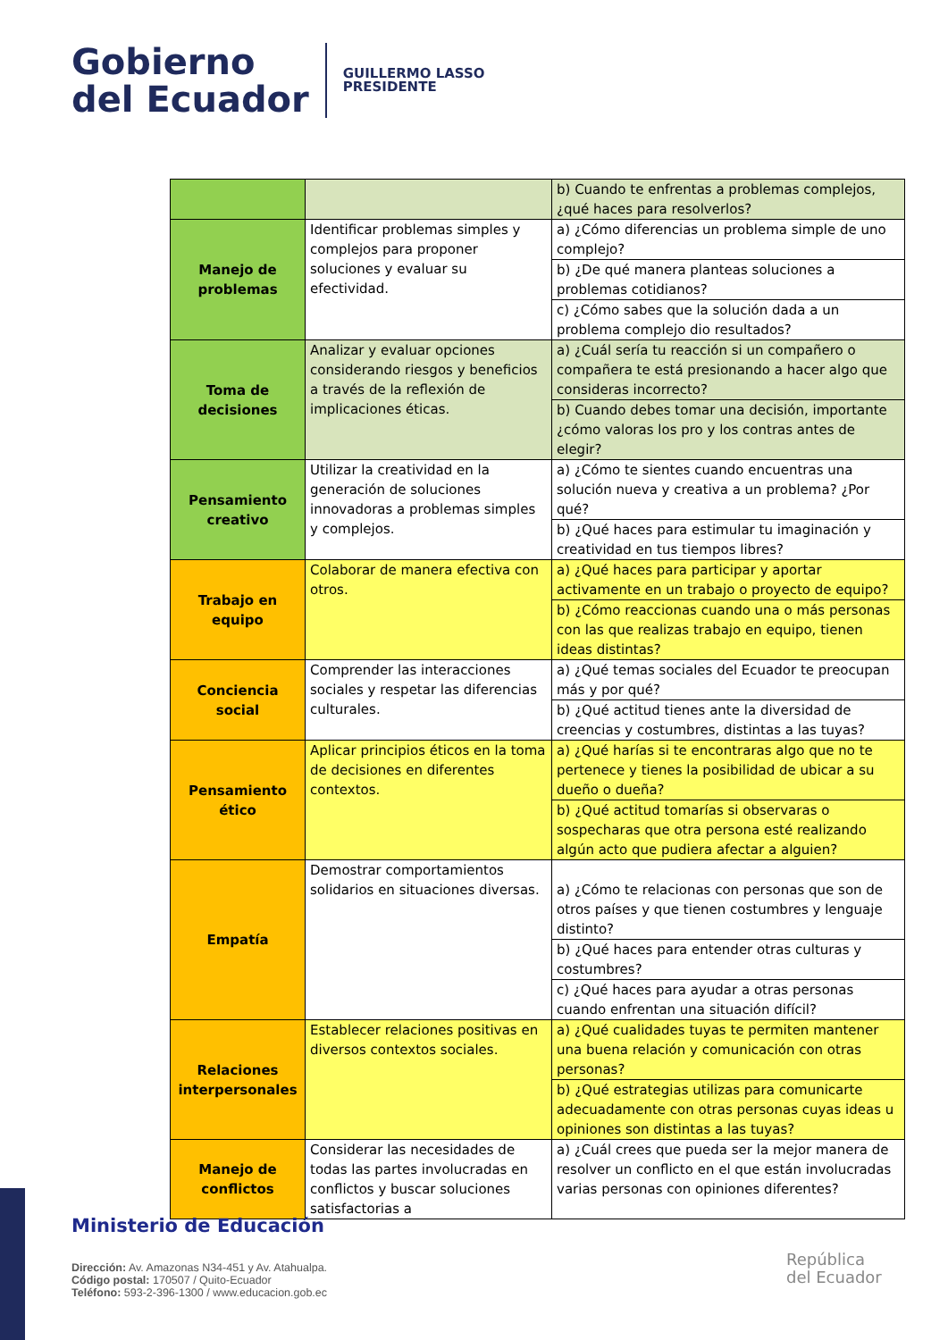Gobierno
del Ecuador
GUILLERMO LASSO
PRESIDENTE
| | | b) Cuando te enfrentas a problemas complejos, ¿qué haces para resolverlos? |
| Manejo de problemas | Identificar problemas simples y complejos para proponer soluciones y evaluar su efectividad. | a) ¿Cómo diferencias un problema simple de uno complejo? |
| | | b) ¿De qué manera planteas soluciones a problemas cotidianos? |
| | | c) ¿Cómo sabes que la solución dada a un problema complejo dio resultados? |
| Toma de decisiones | Analizar y evaluar opciones considerando riesgos y beneficios a través de la reflexión de implicaciones éticas. | a) ¿Cuál sería tu reacción si un compañero o compañera te está presionando a hacer algo que consideras incorrecto? |
| | | b) Cuando debes tomar una decisión, importante ¿cómo valoras los pro y los contras antes de elegir? |
| Pensamiento creativo | Utilizar la creatividad en la generación de soluciones innovadoras a problemas simples y complejos. | a) ¿Cómo te sientes cuando encuentras una solución nueva y creativa a un problema? ¿Por qué? |
| | | b) ¿Qué haces para estimular tu imaginación y creatividad en tus tiempos libres? |
| Trabajo en equipo | Colaborar de manera efectiva con otros. | a) ¿Qué haces para participar y aportar activamente en un trabajo o proyecto de equipo? |
| | | b) ¿Cómo reaccionas cuando una o más personas con las que realizas trabajo en equipo, tienen ideas distintas? |
| Conciencia social | Comprender las interacciones sociales y respetar las diferencias culturales. | a) ¿Qué temas sociales del Ecuador te preocupan más y por qué? |
| | | b) ¿Qué actitud tienes ante la diversidad de creencias y costumbres, distintas a las tuyas? |
| Pensamiento ético | Aplicar principios éticos en la toma de decisiones en diferentes contextos. | a) ¿Qué harías si te encontraras algo que no te pertenece y tienes la posibilidad de ubicar a su dueño o dueña? |
| | | b) ¿Qué actitud tomarías si observaras o sospecharas que otra persona esté realizando algún acto que pudiera afectar a alguien? |
| Empatía | Demostrar comportamientos solidarios en situaciones diversas. | a) ¿Cómo te relacionas con personas que son de otros países y que tienen costumbres y lenguaje distinto? |
| | | b) ¿Qué haces para entender otras culturas y costumbres? |
| | | c) ¿Qué haces para ayudar a otras personas cuando enfrentan una situación difícil? |
| Relaciones interpersonales | Establecer relaciones positivas en diversos contextos sociales. | a) ¿Qué cualidades tuyas te permiten mantener una buena relación y comunicación con otras personas? |
| | | b) ¿Qué estrategias utilizas para comunicarte adecuadamente con otras personas cuyas ideas u opiniones son distintas a las tuyas? |
| Manejo de conflictos | Considerar las necesidades de todas las partes involucradas en conflictos y buscar soluciones satisfactorias a | a) ¿Cuál crees que pueda ser la mejor manera de resolver un conflicto en el que están involucradas varias personas con opiniones diferentes? |
Ministerio de Educación
Dirección: Av. Amazonas N34-451 y Av. Atahualpa.
Código postal: 170507 / Quito-Ecuador
Teléfono: 593-2-396-1300 / www.educacion.gob.ec
República
del Ecuador